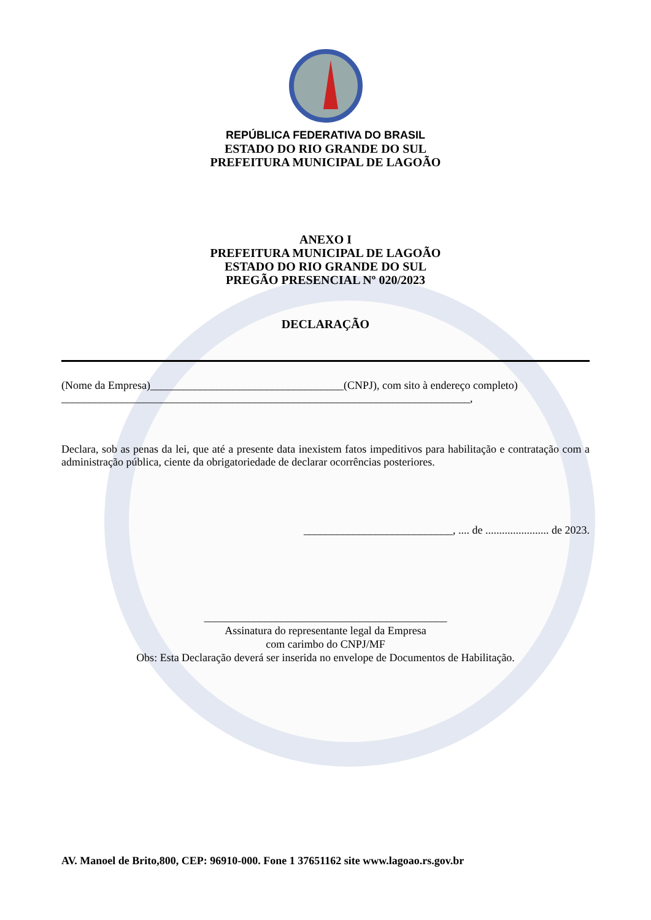REPÚBLICA FEDERATIVA DO BRASIL
ESTADO DO RIO GRANDE DO SUL
PREFEITURA MUNICIPAL DE LAGOÃO
ANEXO I
PREFEITURA MUNICIPAL DE LAGOÃO
ESTADO DO RIO GRANDE DO SUL
PREGÃO PRESENCIAL Nº 020/2023
DECLARAÇÃO
(Nome da Empresa)___________________________________(CNPJ), com sito à endereço completo)
__________________________________________________________________________,
Declara, sob as penas da lei, que até a presente data inexistem fatos impeditivos para habilitação e contratação com a administração pública, ciente da obrigatoriedade de declarar ocorrências posteriores.
___________________________, .... de ....................... de 2023.
____________________________________________
Assinatura do representante legal da Empresa
com carimbo do CNPJ/MF
Obs: Esta Declaração deverá ser inserida no envelope de Documentos de Habilitação.
AV. Manoel de Brito,800, CEP: 96910-000. Fone 1 37651162 site www.lagoao.rs.gov.br